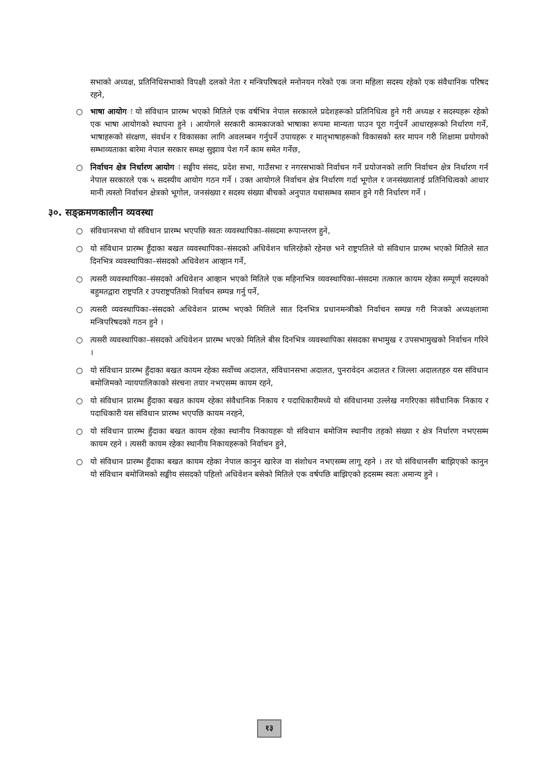सभाको अध्यक्ष, प्रतिनिधिसभाको विपक्षी दलको नेता र मन्त्रिपरिषदले मनोनयन गरेको एक जना महिला सदस्य रहेको एक संवैधानिक परिषद रहने,
○ भाषा आयोगः यो संविधान प्रारम्भ भएको मितिले एक वर्षभित्र नेपाल सरकारले प्रदेशहरूको प्रतिनिधित्व हुने गरी अध्यक्ष र सदस्यहरू रहेको एक भाषा आयोगको स्थापना हुने । आयोगले सरकारी कामकाजको भाषाका रूपमा मान्यता पाउन पूरा गर्नुपर्ने आधारहरूको निर्धारण गर्ने, भाषाहरूको संरक्षण, संवर्धन र विकासका लागि अवलम्बन गर्नुपर्ने उपायहरू र मातृभाषाहरूको विकासको स्तर मापन गरी शिक्षामा प्रयोगको सम्भाव्यताका बारेमा नेपाल सरकार समक्ष सुझाव पेश गर्ने काम समेत गर्नेछ,
○ निर्वाचन क्षेत्र निर्धारण आयोगः सङ्घीय संसद, प्रदेश सभा, गाउँसभा र नगरसभाको निर्वाचन गर्ने प्रयोजनको लागि निर्वाचन क्षेत्र निर्धारण गर्न नेपाल सरकारले एक ५ सदस्यीय आयोग गठन गर्ने । उक्त आयोगले निर्वाचन क्षेत्र निर्धारण गर्दा भूगोल र जनसंख्यालाई प्रतिनिधित्वको आधार मानी त्यस्तो निर्वाचन क्षेत्रको भूगोल, जनसंख्या र सदस्य संख्या बीचको अनुपात यथासम्भव समान हुने गरी निर्धारण गर्ने ।
३०. सङ्क्रमणकालीन व्यवस्था
○ संविधानसभा यो संविधान प्रारम्भ भएपछि स्वतः व्यवस्थापिका–संसदमा रूपान्तरण हुने,
○ यो संविधान प्रारम्भ हुँदाका बखत व्यवस्थापिका–संसदको अधिवेशन चलिरहेको रहेनछ भने राष्ट्रपतिले यो संविधान प्रारम्भ भएको मितिले सात दिनभित्र व्यवस्थापिका–संसदको अधिवेशन आव्हान गर्ने,
○ त्यसरी व्यवस्थापिका–संसदको अधिवेशन आव्हान भएको मितिले एक महिनाभित्र व्यवस्थापिका–संसदमा तत्काल कायम रहेका सम्पूर्ण सदस्यको बहुमतद्वारा राष्ट्रपति र उपराष्ट्रपतिको निर्वाचन सम्पन्न गर्नु पर्ने,
○ त्यसरी व्यवस्थापिका–संसदको अधिवेशन प्रारम्भ भएको मितिले सात दिनभित्र प्रधानमन्त्रीको निर्वाचन सम्पन्न गरी निजको अध्यक्षतामा मन्त्रिपरिषदको गठन हुने ।
○ त्यसरी व्यवस्थापिका–संसदको अधिवेशन प्रारम्भ भएको मितिले बीस दिनभित्र व्यवस्थापिका संसदका सभामुख र उपसभामुखको निर्वाचन गरिने ।
○ यो संविधान प्रारम्भ हुँदाका बखत कायम रहेका सर्वोच्च अदालत, संविधानसभा अदालत, पुनरावेदन अदालत र जिल्ला अदालतहरु यस संविधान बमोजिमको न्यायपालिकाको संरचना तयार नभएसम्म कायम रहने,
○ यो संविधान प्रारम्भ हुँदाका बखत कायम रहेका संवैधानिक निकाय र पदाधिकारीमध्ये यो संविधानमा उल्लेख नगरिएका संवैधानिक निकाय र पदाधिकारी यस संविधान प्रारम्भ भएपछि कायम नरहने,
○ यो संविधान प्रारम्भ हुँदाका बखत कायम रहेका स्थानीय निकायहरू यो संविधान बमोजिम स्थानीय तहको संख्या र क्षेत्र निर्धारण नभएसम्म कायम रहने । त्यसरी कायम रहेका स्थानीय निकायहरूको निर्वाचन हुने,
○ यो संविधान प्रारम्भ हुँदाका बखत कायम रहेका नेपाल कानुन खारेज वा संशोधन नभएसम्म लागू रहने । तर यो संविधानसँग बाझिएको कानुन यो संविधान बमोजिमको सङ्घीय संसदको पहिलो अधिवेशन बसेको मितिले एक वर्षपछि बाझिएको हदसम्म स्वतः अमान्य हुने ।
१३